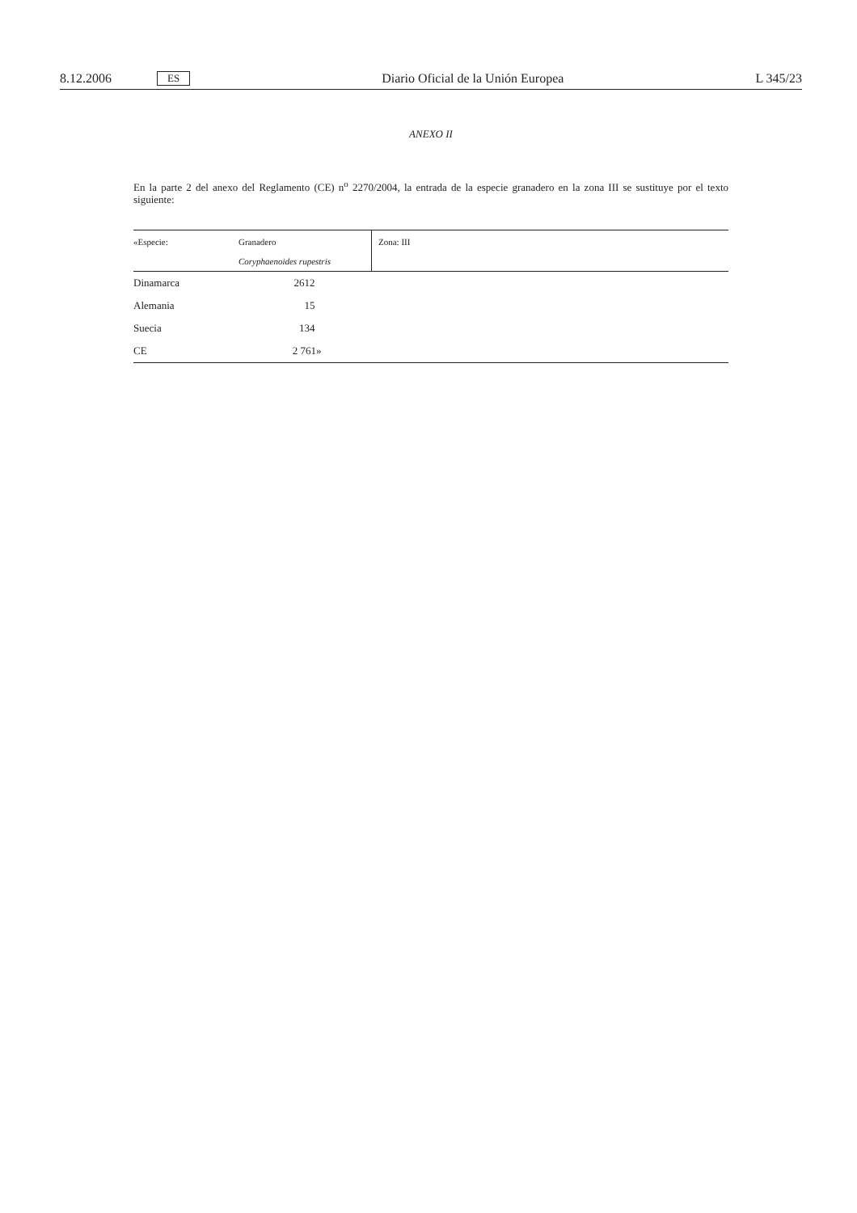8.12.2006 ES Diario Oficial de la Unión Europea L 345/23
ANEXO II
En la parte 2 del anexo del Reglamento (CE) n<sup>o</sup> 2270/2004, la entrada de la especie granadero en la zona III se sustituye por el texto siguiente:
| «Especie: | Granadero Coryphaenoides rupestris | Zona: III |
| Dinamarca | 2612 | |
| Alemania | 15 | |
| Suecia | 134 | |
| CE | 2 761» | |